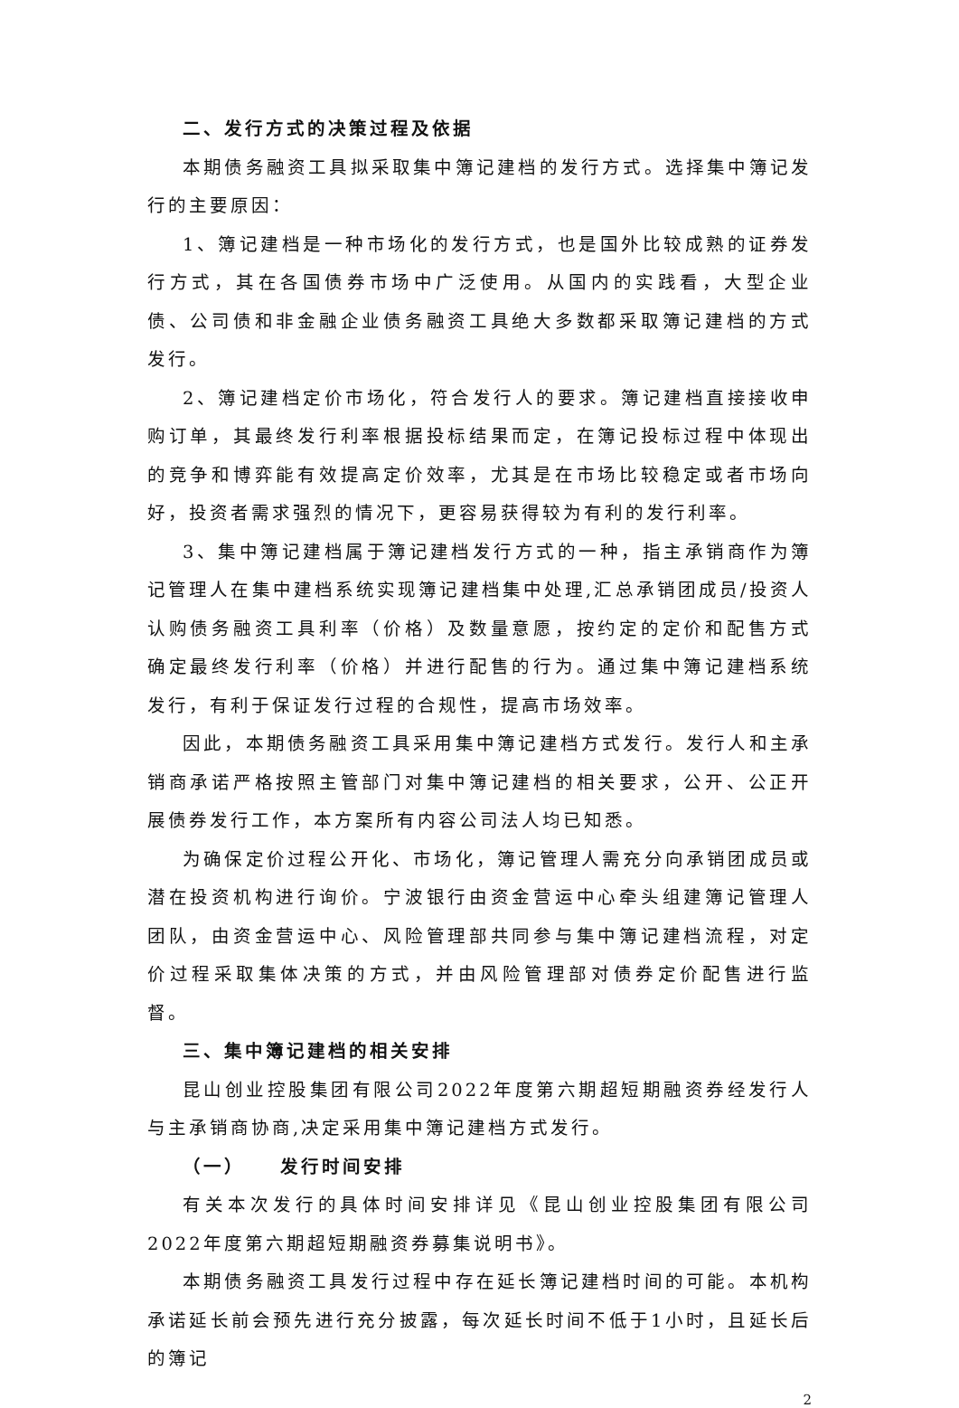二、发行方式的决策过程及依据
本期债务融资工具拟采取集中簿记建档的发行方式。选择集中簿记发行的主要原因：
1、簿记建档是一种市场化的发行方式，也是国外比较成熟的证券发行方式，其在各国债券市场中广泛使用。从国内的实践看，大型企业债、公司债和非金融企业债务融资工具绝大多数都采取簿记建档的方式发行。
2、簿记建档定价市场化，符合发行人的要求。簿记建档直接接收申购订单，其最终发行利率根据投标结果而定，在簿记投标过程中体现出的竞争和博弈能有效提高定价效率，尤其是在市场比较稳定或者市场向好，投资者需求强烈的情况下，更容易获得较为有利的发行利率。
3、集中簿记建档属于簿记建档发行方式的一种，指主承销商作为簿记管理人在集中建档系统实现簿记建档集中处理,汇总承销团成员/投资人认购债务融资工具利率（价格）及数量意愿，按约定的定价和配售方式确定最终发行利率（价格）并进行配售的行为。通过集中簿记建档系统发行，有利于保证发行过程的合规性，提高市场效率。
因此，本期债务融资工具采用集中簿记建档方式发行。发行人和主承销商承诺严格按照主管部门对集中簿记建档的相关要求，公开、公正开展债券发行工作，本方案所有内容公司法人均已知悉。
为确保定价过程公开化、市场化，簿记管理人需充分向承销团成员或潜在投资机构进行询价。宁波银行由资金营运中心牵头组建簿记管理人团队，由资金营运中心、风险管理部共同参与集中簿记建档流程，对定价过程采取集体决策的方式，并由风险管理部对债券定价配售进行监督。
三、集中簿记建档的相关安排
昆山创业控股集团有限公司2022年度第六期超短期融资券经发行人与主承销商协商,决定采用集中簿记建档方式发行。
（一） 发行时间安排
有关本次发行的具体时间安排详见《昆山创业控股集团有限公司2022年度第六期超短期融资券募集说明书》。
本期债务融资工具发行过程中存在延长簿记建档时间的可能。本机构承诺延长前会预先进行充分披露，每次延长时间不低于1小时，且延长后的簿记
2